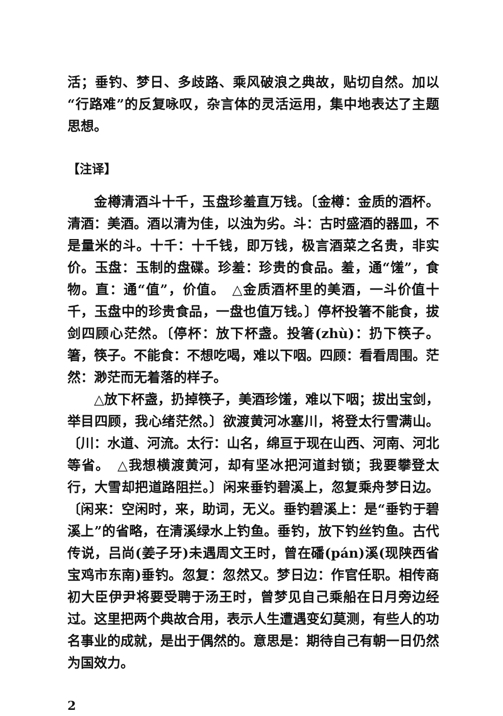活；垂钓、梦日、多歧路、乘风破浪之典故，贴切自然。加以“行路难”的反复咏叹，杂言体的灵活运用，集中地表达了主题思想。
【注译】
金樽清酒斗十千，玉盘珍羞直万钱。〔金樽：金质的酒杯。清酒：美酒。酒以清为佳，以浊为劣。斗：古时盛酒的器皿，不是量米的斗。十千：十千钱，即万钱，极言酒菜之名贵，非实价。玉盘：玉制的盘碟。珍羞：珍贵的食品。羞，通“馐”，食物。直：通“值”，价值。　△金质酒杯里的美酒，一斗价值十千，玉盘中的珍贵食品，一盘也值万钱。〕停杯投箸不能食，拔剑四顾心茫然。〔停杯：放下杯盏。投箸(zhù)：扔下筷子。箸，筷子。不能食：不想吃喝，难以下咽。四顾：看看周围。茫然：渺茫而无着落的样子。
△放下杯盏，扔掉筷子，美酒珍馐，难以下咽；拔出宝剑，举目四顾，我心绪茫然。〕欲渡黄河冰塞川，将登太行雪满山。〔川：水道、河流。太行：山名，绵亘于现在山西、河南、河北等省。　△我想横渡黄河，却有坚冰把河道封锁；我要攀登太行，大雪却把道路阻拦。〕闲来垂钓碧溪上，忽复乘舟梦日边。〔闲来：空闲时，来，助词，无义。垂钓碧溪上：是“垂钓于碧溪上”的省略，在清溪绿水上钓鱼。垂钓，放下钓丝钓鱼。古代传说，吕尚(姜子牙)未遇周文王时，曾在磻(pán)溪(现陕西省宝鸡市东南)垂钓。忽复：忽然又。梦日边：作官任职。相传商初大臣伊尹将要受聘于汤王时，曾梦见自己乘船在日月旁边经过。这里把两个典故合用，表示人生遭遇变幻莫测，有些人的功名事业的成就，是出于偶然的。意思是：期待自己有朝一日仍然为国效力。
2